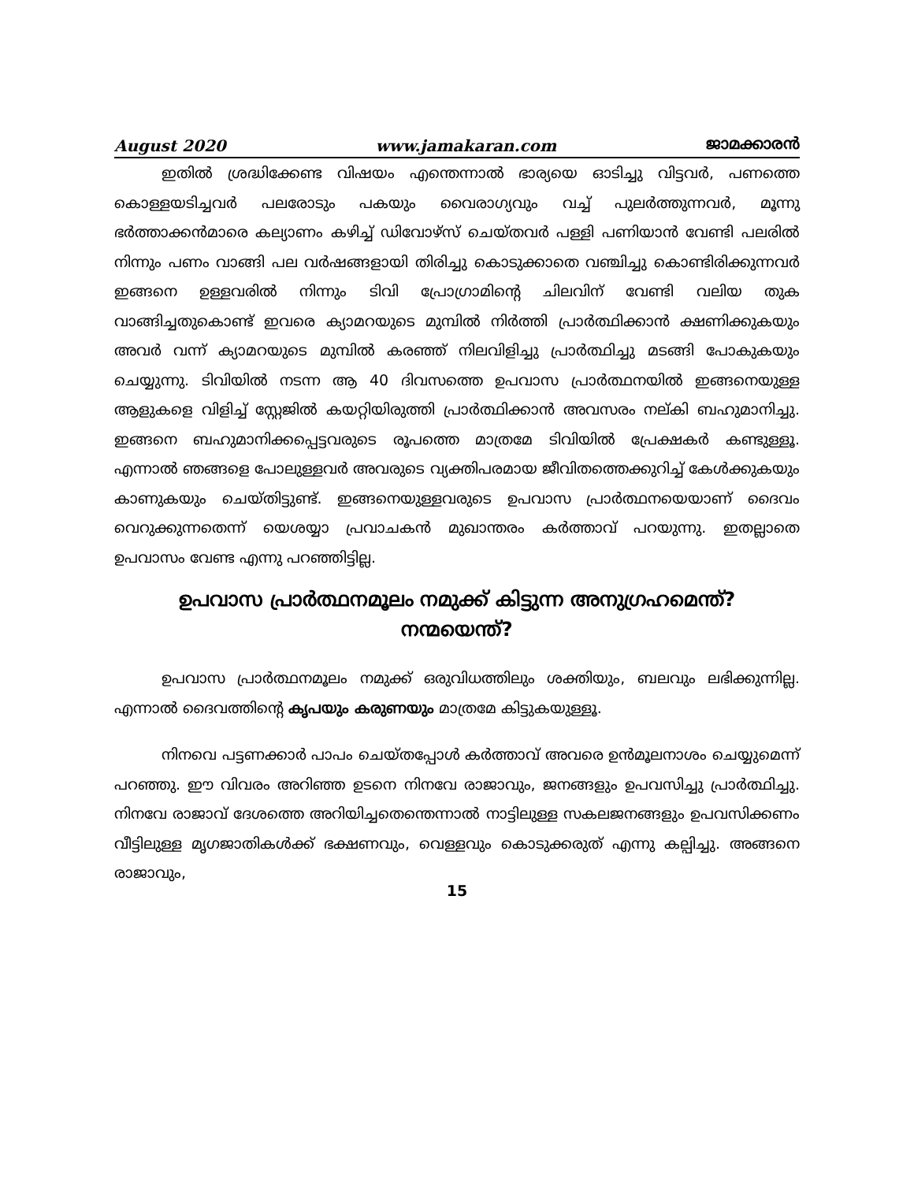August 2020 www.jamakaran.com ജാമക്കാരൻ
ഇതിൽ ശ്രദ്ധിക്കേണ്ട വിഷയം എന്തെന്നാൽ ഭാര്യയെ ഓടിച്ചു വിട്ടവർ, പണത്തെ കൊള്ളയടിച്ചവർ പലരോടും പകയും വൈരാഗ്യവും വച്ച് പുലർത്തുന്നവർ, മൂന്നു ഭർത്താക്കൻമാരെ കല്യാണം കഴിച്ച് ഡിവോഴ്സ് ചെയ്തവർ പള്ളി പണിയാൻ വേണ്ടി പലരിൽ നിന്നും പണം വാങ്ങി പല വർഷങ്ങളായി തിരിച്ചു കൊടുക്കാതെ വഞ്ചിച്ചു കൊണ്ടിരിക്കുന്നവർ ഇങ്ങനെ ഉള്ളവരിൽ നിന്നും ടിവി പ്രോഗ്രാമിന്റെ ചിലവിന് വേണ്ടി വലിയ തുക വാങ്ങിച്ചതുകൊണ്ട് ഇവരെ ക്യാമറയുടെ മുമ്പിൽ നിർത്തി പ്രാർത്ഥിക്കാൻ ക്ഷണിക്കുകയും അവർ വന്ന് ക്യാമറയുടെ മുമ്പിൽ കരഞ്ഞ് നിലവിളിച്ചു പ്രാർത്ഥിച്ചു മടങ്ങി പോകുകയും ചെയ്യുന്നു. ടിവിയിൽ നടന്ന ആ 40 ദിവസത്തെ ഉപവാസ പ്രാർത്ഥനയിൽ ഇങ്ങനെയുള്ള ആളുകളെ വിളിച്ച് സ്റ്റേജിൽ കയറ്റിയിരുത്തി പ്രാർത്ഥിക്കാൻ അവസരം നല്കി ബഹുമാനിച്ചു. ഇങ്ങനെ ബഹുമാനിക്കപ്പെട്ടവരുടെ രൂപത്തെ മാത്രമേ ടിവിയിൽ പ്രേക്ഷകർ കണ്ടുള്ളൂ. എന്നാൽ ഞങ്ങളെ പോലുള്ളവർ അവരുടെ വ്യക്തിപരമായ ജീവിതത്തെക്കുറിച്ച് കേൾക്കുകയും കാണുകയും ചെയ്തിട്ടുണ്ട്. ഇങ്ങനെയുള്ളവരുടെ ഉപവാസ പ്രാർത്ഥനയെയാണ് ദൈവം വെറുക്കുന്നതെന്ന് യെശയ്യാ പ്രവാചകൻ മുഖാന്തരം കർത്താവ് പറയുന്നു. ഇതല്ലാതെ ഉപവാസം വേണ്ട എന്നു പറഞ്ഞിട്ടില്ല.
ഉപവാസ പ്രാർത്ഥനമൂലം നമുക്ക് കിട്ടുന്ന അനുഗ്രഹമെന്ത്?
നന്മയെന്ത്?
ഉപവാസ പ്രാർത്ഥനമൂലം നമുക്ക് ഒരുവിധത്തിലും ശക്തിയും, ബലവും ലഭിക്കുന്നില്ല. എന്നാൽ ദൈവത്തിന്റെ കൃപയും കരുണയും മാത്രമേ കിട്ടുകയുള്ളൂ.
നിനവെ പട്ടണക്കാർ പാപം ചെയ്തപ്പോൾ കർത്താവ് അവരെ ഉൻമൂലനാശം ചെയ്യുമെന്ന് പറഞ്ഞു. ഈ വിവരം അറിഞ്ഞ ഉടനെ നിനവേ രാജാവും, ജനങ്ങളും ഉപവസിച്ചു പ്രാർത്ഥിച്ചു. നിനവേ രാജാവ് ദേശത്തെ അറിയിച്ചതെന്തെന്നാൽ നാട്ടിലുള്ള സകലജനങ്ങളും ഉപവസിക്കണം വീട്ടിലുള്ള മൃഗജാതികൾക്ക് ഭക്ഷണവും, വെള്ളവും കൊടുക്കരുത് എന്നു കല്പിച്ചു. അങ്ങനെ രാജാവും,
15